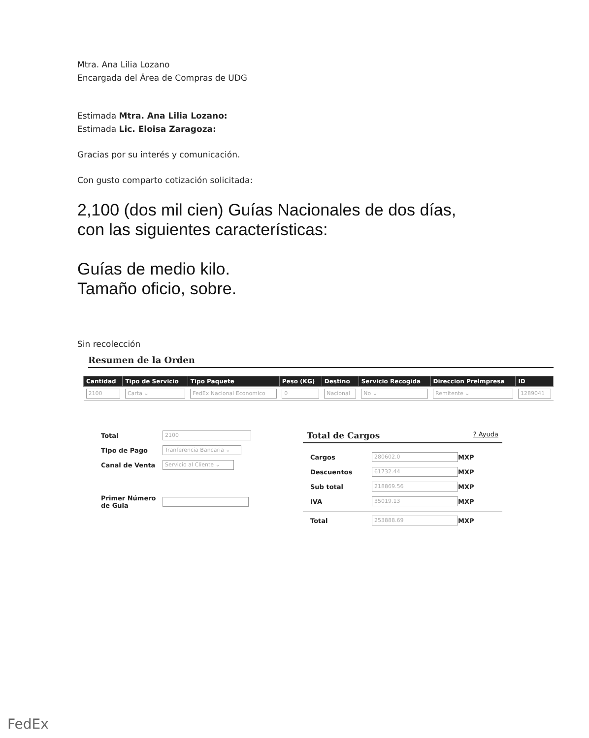Mtra. Ana Lilia Lozano
Encargada del Área de Compras de UDG
Estimada Mtra. Ana Lilia Lozano:
Estimada Lic. Eloisa Zaragoza:
Gracias por su interés y comunicación.
Con gusto comparto cotización solicitada:
2,100 (dos mil cien) Guías Nacionales de dos días,
con las siguientes características:
Guías de medio kilo.
Tamaño oficio, sobre.
Sin recolección
Resumen de la Orden
| Cantidad | Tipo de Servicio | Tipo Paquete | Peso (KG) | Destino | Servicio Recogida | Direccion Prelmpresa | ID |
| --- | --- | --- | --- | --- | --- | --- | --- |
| 2100 | Carta ⌄ | FedEx Nacional Economico | 0 | Nacional | No ⌄ | Remitente ⌄ | 1289041 |
Total
2100
Tipo de Pago
Tranferencia Bancaria ⌄
Canal de Venta
Servicio al Cliente ⌄
Primer Número de Guia
Total de Cargos? Ayuda
Cargos
280602.0
MXP
Descuentos
61732.44
MXP
Sub total
218869.56
MXP
IVA
35019.13
MXP
Total
253888.69
MXP
FedEx